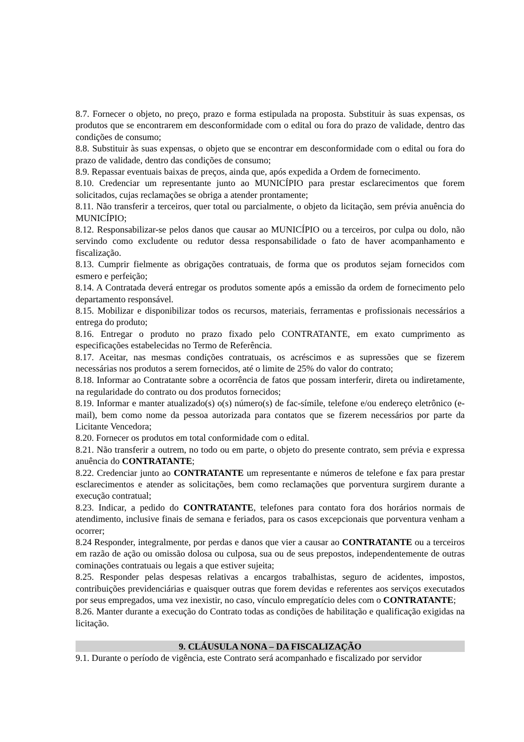8.7. Fornecer o objeto, no preço, prazo e forma estipulada na proposta. Substituir às suas expensas, os produtos que se encontrarem em desconformidade com o edital ou fora do prazo de validade, dentro das condições de consumo;
8.8. Substituir às suas expensas, o objeto que se encontrar em desconformidade com o edital ou fora do prazo de validade, dentro das condições de consumo;
8.9. Repassar eventuais baixas de preços, ainda que, após expedida a Ordem de fornecimento.
8.10. Credenciar um representante junto ao MUNICÍPIO para prestar esclarecimentos que forem solicitados, cujas reclamações se obriga a atender prontamente;
8.11. Não transferir a terceiros, quer total ou parcialmente, o objeto da licitação, sem prévia anuência do MUNICÍPIO;
8.12. Responsabilizar-se pelos danos que causar ao MUNICÍPIO ou a terceiros, por culpa ou dolo, não servindo como excludente ou redutor dessa responsabilidade o fato de haver acompanhamento e fiscalização.
8.13. Cumprir fielmente as obrigações contratuais, de forma que os produtos sejam fornecidos com esmero e perfeição;
8.14. A Contratada deverá entregar os produtos somente após a emissão da ordem de fornecimento pelo departamento responsável.
8.15. Mobilizar e disponibilizar todos os recursos, materiais, ferramentas e profissionais necessários a entrega do produto;
8.16. Entregar o produto no prazo fixado pelo CONTRATANTE, em exato cumprimento as especificações estabelecidas no Termo de Referência.
8.17. Aceitar, nas mesmas condições contratuais, os acréscimos e as supressões que se fizerem necessárias nos produtos a serem fornecidos, até o limite de 25% do valor do contrato;
8.18. Informar ao Contratante sobre a ocorrência de fatos que possam interferir, direta ou indiretamente, na regularidade do contrato ou dos produtos fornecidos;
8.19. Informar e manter atualizado(s) o(s) número(s) de fac-símile, telefone e/ou endereço eletrônico (e-mail), bem como nome da pessoa autorizada para contatos que se fizerem necessários por parte da Licitante Vencedora;
8.20. Fornecer os produtos em total conformidade com o edital.
8.21. Não transferir a outrem, no todo ou em parte, o objeto do presente contrato, sem prévia e expressa anuência do CONTRATANTE;
8.22. Credenciar junto ao CONTRATANTE um representante e números de telefone e fax para prestar esclarecimentos e atender as solicitações, bem como reclamações que porventura surgirem durante a execução contratual;
8.23. Indicar, a pedido do CONTRATANTE, telefones para contato fora dos horários normais de atendimento, inclusive finais de semana e feriados, para os casos excepcionais que porventura venham a ocorrer;
8.24 Responder, integralmente, por perdas e danos que vier a causar ao CONTRATANTE ou a terceiros em razão de ação ou omissão dolosa ou culposa, sua ou de seus prepostos, independentemente de outras cominações contratuais ou legais a que estiver sujeita;
8.25. Responder pelas despesas relativas a encargos trabalhistas, seguro de acidentes, impostos, contribuições previdenciárias e quaisquer outras que forem devidas e referentes aos serviços executados por seus empregados, uma vez inexistir, no caso, vínculo empregatício deles com o CONTRATANTE;
8.26. Manter durante a execução do Contrato todas as condições de habilitação e qualificação exigidas na licitação.
9. CLÁUSULA NONA – DA FISCALIZAÇÃO
9.1. Durante o período de vigência, este Contrato será acompanhado e fiscalizado por servidor